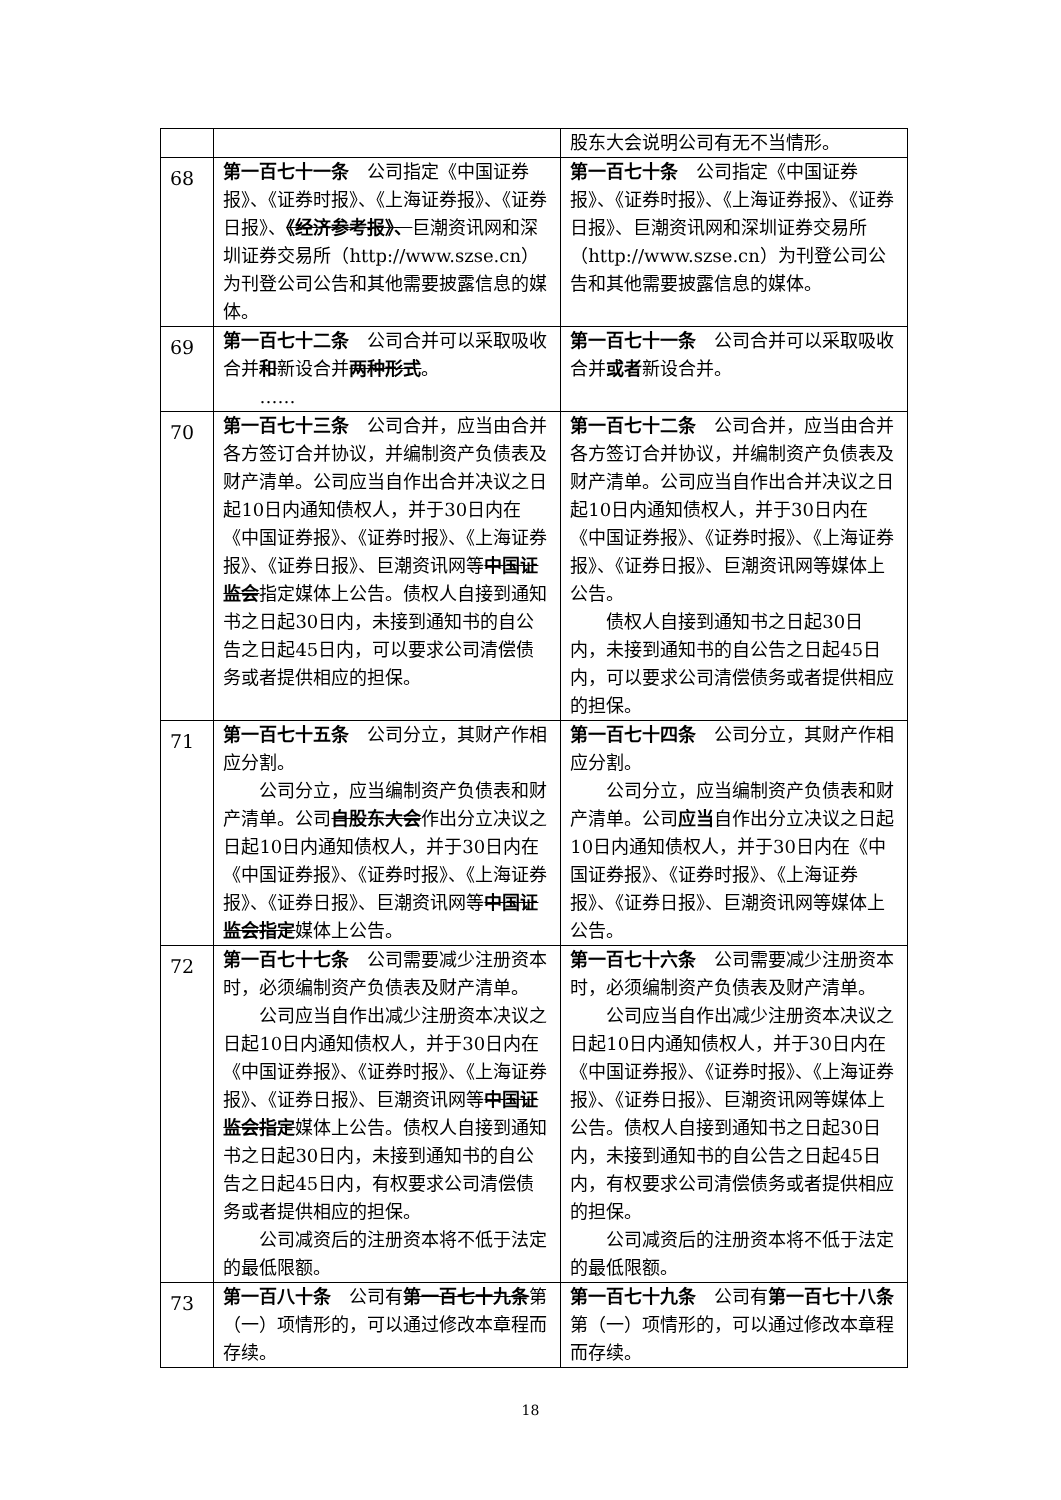| | | 股东大会说明公司有无不当情形。 |
| 68 | 第一百七十一条 公司指定《中国证券报》、《证券时报》、《上海证券报》、《证券日报》、 《经济参考报》、 巨潮资讯网和深圳证券交易所（http://www.szse.cn）为刊登公司公告和其他需要披露信息的媒体。 | 第一百七十条 公司指定《中国证券报》、《证券时报》、《上海证券报》、《证券日报》、巨潮资讯网和深圳证券交易所（http://www.szse.cn）为刊登公司公告和其他需要披露信息的媒体。 |
| 69 | 第一百七十二条 公司合并可以采取吸收合并 和 新设合并 两种形式 。 …… | 第一百七十一条 公司合并可以采取吸收合并 或者 新设合并。 |
| 70 | 第一百七十三条 公司合并，应当由合并各方签订合并协议，并编制资产负债表及财产清单。公司应当自作出合并决议之日起10日内通知债权人，并于30日内在《中国证券报》、《证券时报》、《上海证券报》、《证券日报》、巨潮资讯网等 中国证监会 指定媒体上公告。债权人自接到通知书之日起30日内，未接到通知书的自公告之日起45日内，可以要求公司清偿债务或者提供相应的担保。 | 第一百七十二条 公司合并，应当由合并各方签订合并协议，并编制资产负债表及财产清单。公司应当自作出合并决议之日起10日内通知债权人，并于30日内在《中国证券报》、《证券时报》、《上海证券报》、《证券日报》、巨潮资讯网等媒体上公告。 债权人自接到通知书之日起30日内，未接到通知书的自公告之日起45日内，可以要求公司清偿债务或者提供相应的担保。 |
| 71 | 第一百七十五条 公司分立，其财产作相应分割。 公司分立，应当编制资产负债表和财产清单。公司 自股东大会 作出分立决议之日起10日内通知债权人，并于30日内在《中国证券报》、《证券时报》、《上海证券报》、《证券日报》、巨潮资讯网等 中国证监会指定 媒体上公告。 | 第一百七十四条 公司分立，其财产作相应分割。 公司分立，应当编制资产负债表和财产清单。公司 应当 自作出分立决议之日起10日内通知债权人，并于30日内在《中国证券报》、《证券时报》、《上海证券报》、《证券日报》、巨潮资讯网等媒体上公告。 |
| 72 | 第一百七十七条 公司需要减少注册资本时，必须编制资产负债表及财产清单。 公司应当自作出减少注册资本决议之日起10日内通知债权人，并于30日内在《中国证券报》、《证券时报》、《上海证券报》、《证券日报》、巨潮资讯网等 中国证监会指定 媒体上公告。债权人自接到通知书之日起30日内，未接到通知书的自公告之日起45日内，有权要求公司清偿债务或者提供相应的担保。 公司减资后的注册资本将不低于法定的最低限额。 | 第一百七十六条 公司需要减少注册资本时，必须编制资产负债表及财产清单。 公司应当自作出减少注册资本决议之日起10日内通知债权人，并于30日内在《中国证券报》、《证券时报》、《上海证券报》、《证券日报》、巨潮资讯网等媒体上公告。债权人自接到通知书之日起30日内，未接到通知书的自公告之日起45日内，有权要求公司清偿债务或者提供相应的担保。 公司减资后的注册资本将不低于法定的最低限额。 |
| 73 | 第一百八十条 公司有 第一百七十九条 第（一）项情形的，可以通过修改本章程而存续。 | 第一百七十九条 公司有 第一百七十八条 第（一）项情形的，可以通过修改本章程而存续。 |
18